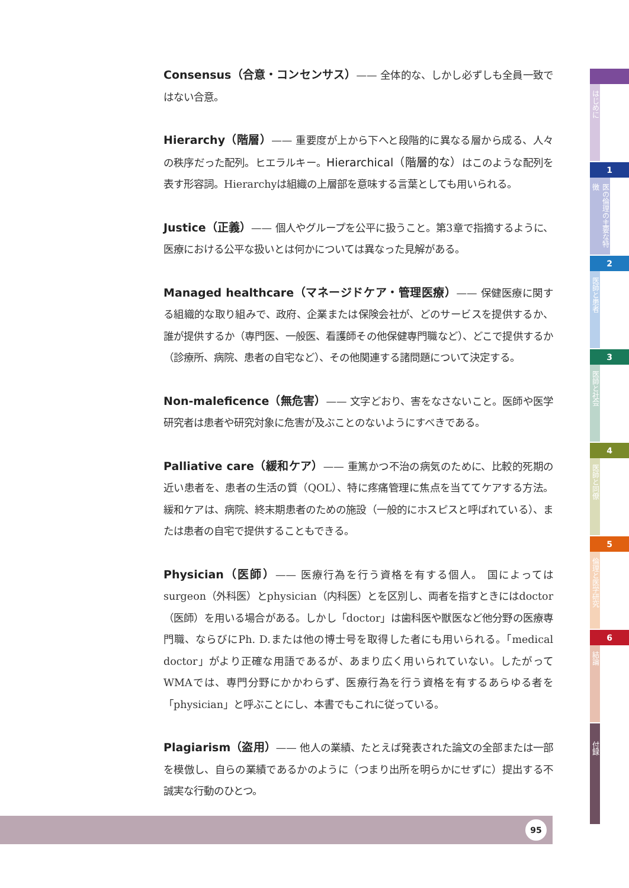Consensus（合意・コンセンサス）—— 全体的な、しかし必ずしも全員一致ではない合意。
Hierarchy（階層）—— 重要度が上から下へと段階的に異なる層から成る、人々の秩序だった配列。ヒエラルキー。Hierarchical（階層的な）はこのような配列を表す形容詞。Hierarchyは組織の上層部を意味する言葉としても用いられる。
Justice（正義）—— 個人やグループを公平に扱うこと。第3章で指摘するように、医療における公平な扱いとは何かについては異なった見解がある。
Managed healthcare（マネージドケア・管理医療）—— 保健医療に関する組織的な取り組みで、政府、企業または保険会社が、どのサービスを提供するか、誰が提供するか（専門医、一般医、看護師その他保健専門職など）、どこで提供するか（診療所、病院、患者の自宅など）、その他関連する諸問題について決定する。
Non-maleficence（無危害）—— 文字どおり、害をなさないこと。医師や医学研究者は患者や研究対象に危害が及ぶことのないようにすべきである。
Palliative care（緩和ケア）—— 重篤かつ不治の病気のために、比較的死期の近い患者を、患者の生活の質（QOL）、特に疼痛管理に焦点を当ててケアする方法。緩和ケアは、病院、終末期患者のための施設（一般的にホスピスと呼ばれている）、または患者の自宅で提供することもできる。
Physician（医師）—— 医療行為を行う資格を有する個人。 国によってはsurgeon（外科医）とphysician（内科医）とを区別し、両者を指すときにはdoctor（医師）を用いる場合がある。しかし「doctor」は歯科医や獣医など他分野の医療専門職、ならびにPh. D.または他の博士号を取得した者にも用いられる。「medical doctor」がより正確な用語であるが、あまり広く用いられていない。したがってWMAでは、専門分野にかかわらず、医療行為を行う資格を有するあらゆる者を「physician」と呼ぶことにし、本書でもこれに従っている。
Plagiarism（盗用）—— 他人の業績、たとえば発表された論文の全部または一部を模倣し、自らの業績であるかのように（つまり出所を明らかにせずに）提出する不誠実な行動のひとつ。
はじめに
1
医の倫理の主要な特徴
2
医師と患者
3
医師と社会
4
医師と同僚
5
倫理と医学研究
6
結論
付録
95